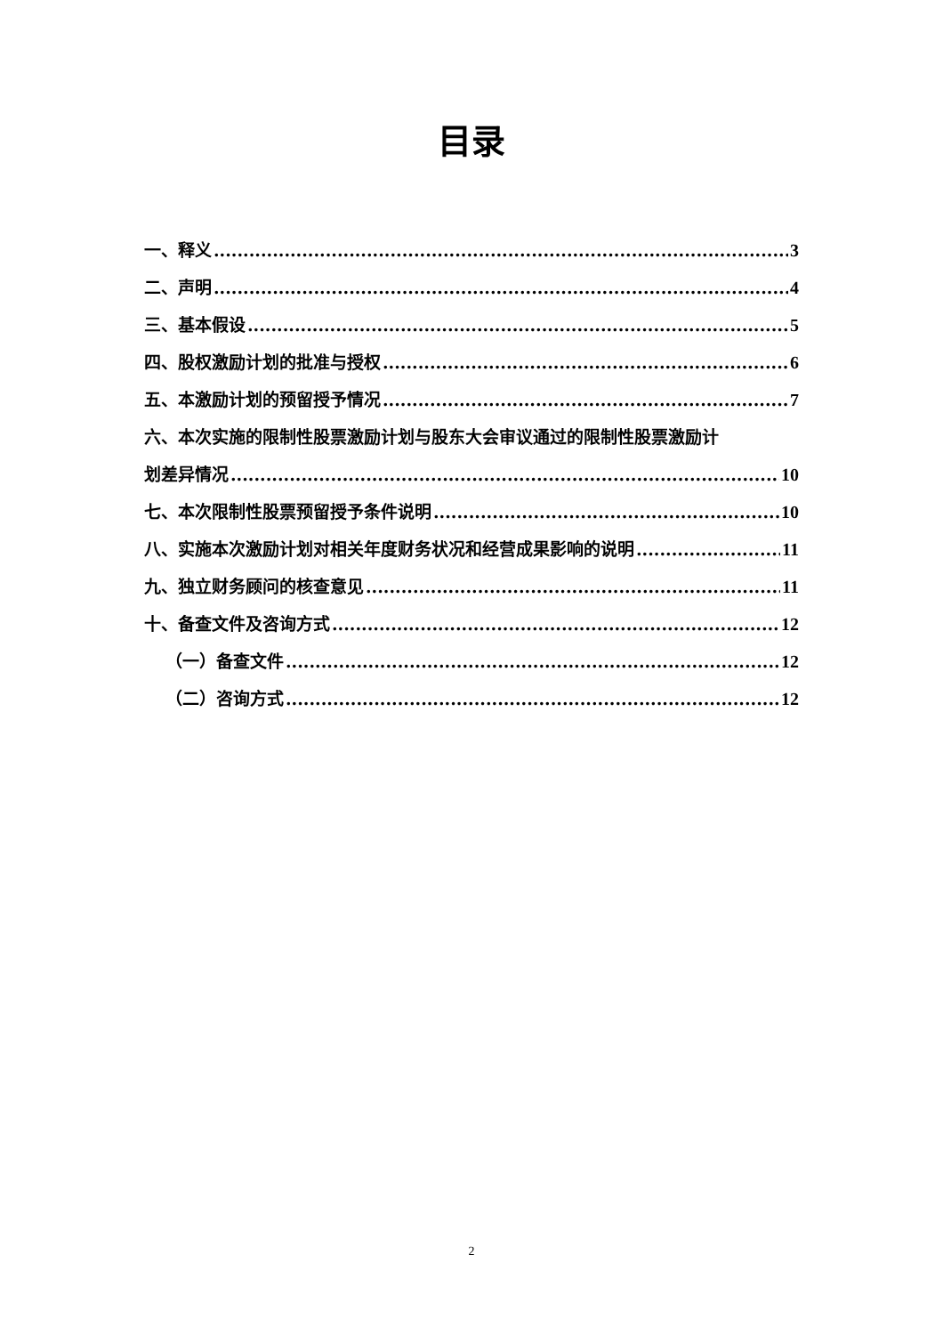目录
一、释义 3
二、声明 4
三、基本假设 5
四、股权激励计划的批准与授权 6
五、本激励计划的预留授予情况 7
六、本次实施的限制性股票激励计划与股东大会审议通过的限制性股票激励计
划差异情况 10
七、本次限制性股票预留授予条件说明 10
八、实施本次激励计划对相关年度财务状况和经营成果影响的说明 11
九、独立财务顾问的核查意见 11
十、备查文件及咨询方式 12
（一）备查文件 12
（二）咨询方式 12
2